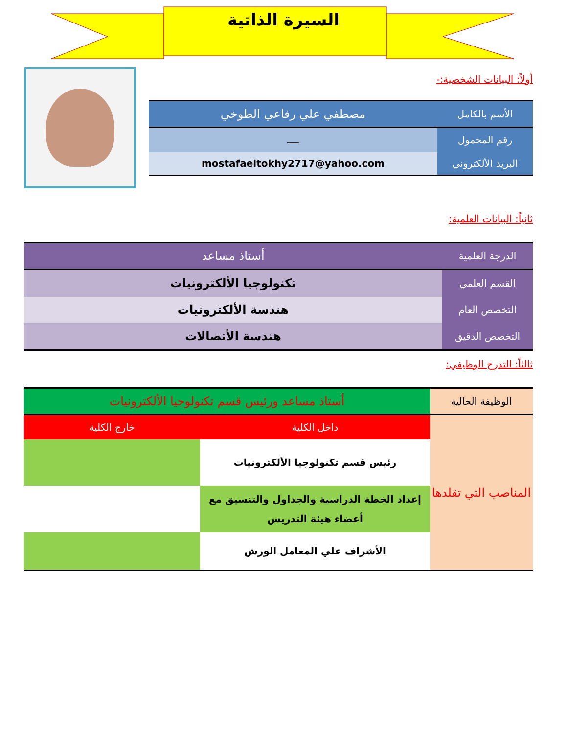السيرة الذاتية
أولاً: البيانات الشخصية:-
| الأسم بالكامل | مصطفي علي رفاعي الطوخي |
| رقم المحمول | ــــ |
| البريد الألكتروني | mostafaeltokhy2717@yahoo.com |
ثانياً: البيانات العلمية:
| الدرجة العلمية | أستاذ مساعد |
| القسم العلمي | تكنولوجيا الألكترونيات |
| التخصص العام | هندسة الألكترونيات |
| التخصص الدقيق | هندسة الأتصالات |
ثالثاً: التدرج الوظيفي:
| الوظيفة الحالية | أستاذ مساعد ورئيس قسم تكنولوجيا الألكترونيات | |
| المناصب التي تقلدها | داخل الكلية | خارج الكلية |
| | رئيس قسم تكنولوجيا الألكترونيات | |
| | إعداد الخطة الدراسية والجداول والتنسيق مع أعضاء هيئة التدريس | |
| | الأشراف علي المعامل الورش | |